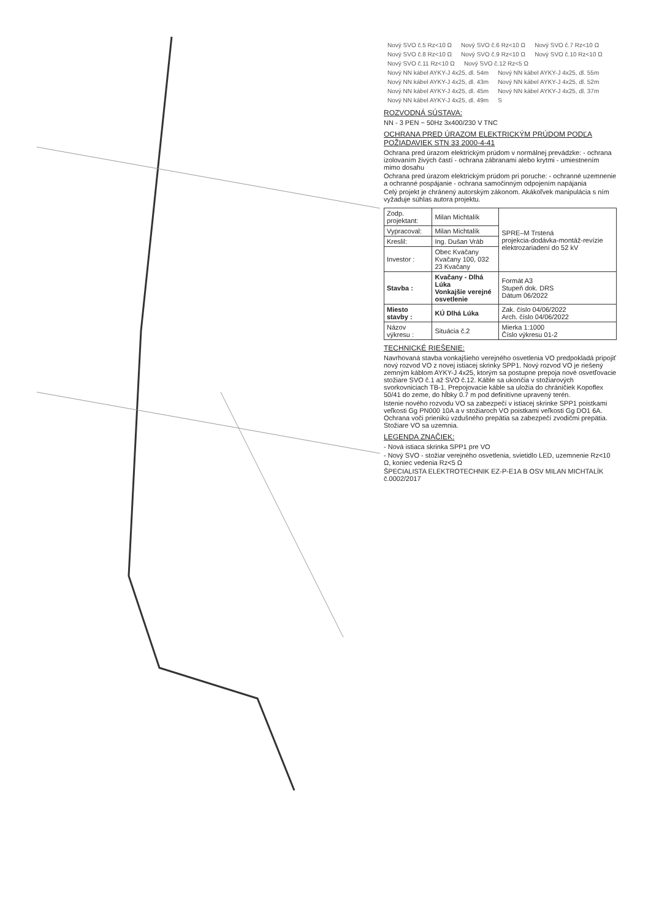Nový SVO č.5 Rz<10 Ω Nový SVO č.6 Rz<10 Ω Nový SVO č.7 Rz<10 Ω Nový SVO č.8 Rz<10 Ω Nový SVO č.9 Rz<10 Ω Nový SVO č.10 Rz<10 Ω Nový SVO č.11 Rz<10 Ω Nový SVO č.12 Rz<5 Ω Nový NN kábel AYKY-J 4x25, dl. 54m Nový NN kábel AYKY-J 4x25, dl. 55m Nový NN kábel AYKY-J 4x25, dl. 43m Nový NN kábel AYKY-J 4x25, dl. 52m Nový NN kábel AYKY-J 4x25, dl. 45m Nový NN kábel AYKY-J 4x25, dl. 37m Nový NN kábel AYKY-J 4x25, dl. 49m S
ROZVODNÁ SÚSTAVA:
NN - 3 PEN ~ 50Hz 3x400/230 V TNC
OCHRANA PRED ÚRAZOM ELEKTRICKÝM PRÚDOM PODĽA POŽIADAVIEK STN 33 2000-4-41
Ochrana pred úrazom elektrickým prúdom v normálnej prevádzke: - ochrana izolovaním živých častí - ochrana zábranami alebo krytmi - umiestnením mimo dosahu
Ochrana pred úrazom elektrickým prúdom pri poruche: - ochranné uzemnenie a ochranné pospájanie - ochrana samočinným odpojením napájania
Celý projekt je chránený autorským zákonom. Akákoľvek manipulácia s ním vyžaduje súhlas autora projektu.
| Zodp. projektant: | Milan Michtalík | SPRE–M Trstená projekcia-dodávka-montáž-revízie elektrozariadení do 52 kV |
| Vypracoval: | Milan Michtalík | |
| Kreslil: | Ing. Dušan Vráb | |
| Investor : | Obec Kvačany Kvačany 100, 032 23 Kvačany | |
| Stavba : | Kvačany - Dlhá Lúka Vonkajšie verejné osvetlenie | Formát A3 Stupeň dok. DRS Dátum 06/2022 |
| Miesto stavby : | KÚ Dlhá Lúka | Zak. číslo 04/06/2022 Arch. číslo 04/06/2022 |
| Názov výkresu : | Situácia č.2 | Mierka 1:1000 Číslo výkresu 01-2 |
TECHNICKÉ RIEŠENIE:
Navrhovaná stavba vonkajšieho verejného osvetlenia VO predpokladá pripojiť nový rozvod VO z novej istiacej skrinky SPP1. Nový rozvod VO je riešený zemným káblom AYKY-J 4x25, ktorým sa postupne prepoja nové osvetľovacie stožiare SVO č.1 až SVO č.12. Káble sa ukončia v stožiarových svorkovniciach TB-1. Prepojovacie káble sa uložia do chráničiek Kopoflex 50/41 do zeme, do hĺbky 0.7 m pod definitívne upravený terén.
Istenie nového rozvodu VO sa zabezpečí v istiacej skrinke SPP1 poistkami veľkosti Gg PN000 10A a v stožiaroch VO poistkami veľkosti Gg DO1 6A. Ochrana voči prienikú vzdušného prepätia sa zabezpečí zvodičmi prepätia. Stožiare VO sa uzemnia.
LEGENDA ZNAČIEK:
- Nová istiaca skrinka SPP1 pre VO
- Nový SVO - stožiar verejného osvetlenia, svietidlo LED, uzemnenie Rz<10 Ω, koniec vedenia Rz<5 Ω
ŠPECIALISTA ELEKTROTECHNIK EZ-P-E1A B OSV MILAN MICHTALÍK č.0002/2017